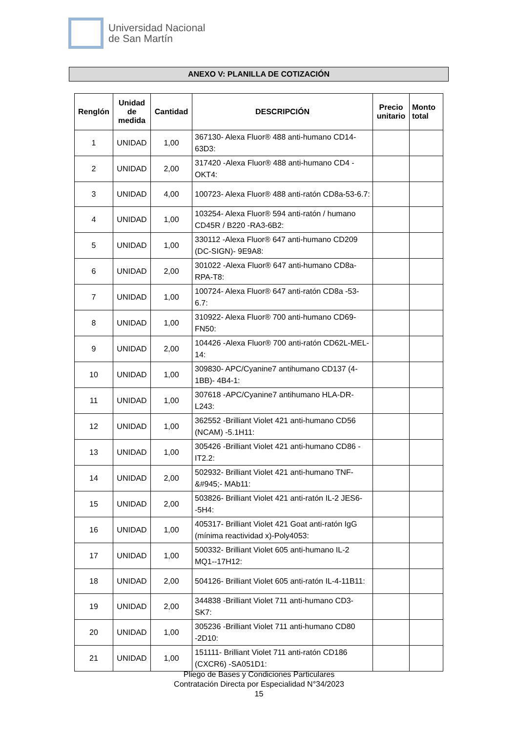Universidad Nacional
de San Martín
ANEXO V: PLANILLA DE COTIZACIÓN
| Renglón | Unidad de medida | Cantidad | DESCRIPCIÓN | Precio unitario | Monto total |
| --- | --- | --- | --- | --- | --- |
| 1 | UNIDAD | 1,00 | 367130- Alexa Fluor® 488 anti-humano CD14-63D3: | | |
| 2 | UNIDAD | 2,00 | 317420 -Alexa Fluor® 488 anti-humano CD4 -OKT4: | | |
| 3 | UNIDAD | 4,00 | 100723- Alexa Fluor® 488 anti-ratón CD8a-53-6.7: | | |
| 4 | UNIDAD | 1,00 | 103254- Alexa Fluor® 594 anti-ratón / humano CD45R / B220 -RA3-6B2: | | |
| 5 | UNIDAD | 1,00 | 330112 -Alexa Fluor® 647 anti-humano CD209 (DC-SIGN)- 9E9A8: | | |
| 6 | UNIDAD | 2,00 | 301022 -Alexa Fluor® 647 anti-humano CD8a- RPA-T8: | | |
| 7 | UNIDAD | 1,00 | 100724- Alexa Fluor® 647 anti-ratón CD8a -53-6.7: | | |
| 8 | UNIDAD | 1,00 | 310922- Alexa Fluor® 700 anti-humano CD69- FN50: | | |
| 9 | UNIDAD | 2,00 | 104426 -Alexa Fluor® 700 anti-ratón CD62L-MEL-14: | | |
| 10 | UNIDAD | 1,00 | 309830- APC/Cyanine7 antihumano CD137 (4-1BB)- 4B4-1: | | |
| 11 | UNIDAD | 1,00 | 307618 -APC/Cyanine7 antihumano HLA-DR-L243: | | |
| 12 | UNIDAD | 1,00 | 362552 -Brilliant Violet 421 anti-humano CD56 (NCAM) -5.1H11: | | |
| 13 | UNIDAD | 1,00 | 305426 -Brilliant Violet 421 anti-humano CD86 -IT2.2: | | |
| 14 | UNIDAD | 2,00 | 502932- Brilliant Violet 421 anti-humano TNF-&#945;- MAb11: | | |
| 15 | UNIDAD | 2,00 | 503826- Brilliant Violet 421 anti-ratón IL-2 JES6--5H4: | | |
| 16 | UNIDAD | 1,00 | 405317- Brilliant Violet 421 Goat anti-ratón IgG (mínima reactividad x)-Poly4053: | | |
| 17 | UNIDAD | 1,00 | 500332- Brilliant Violet 605 anti-humano IL-2 MQ1--17H12: | | |
| 18 | UNIDAD | 2,00 | 504126- Brilliant Violet 605 anti-ratón IL-4-11B11: | | |
| 19 | UNIDAD | 2,00 | 344838 -Brilliant Violet 711 anti-humano CD3- SK7: | | |
| 20 | UNIDAD | 1,00 | 305236 -Brilliant Violet 711 anti-humano CD80 -2D10: | | |
| 21 | UNIDAD | 1,00 | 151111- Brilliant Violet 711 anti-ratón CD186 (CXCR6) -SA051D1: | | |
Pliego de Bases y Condiciones Particulares
Contratación Directa por Especialidad N°34/2023
15